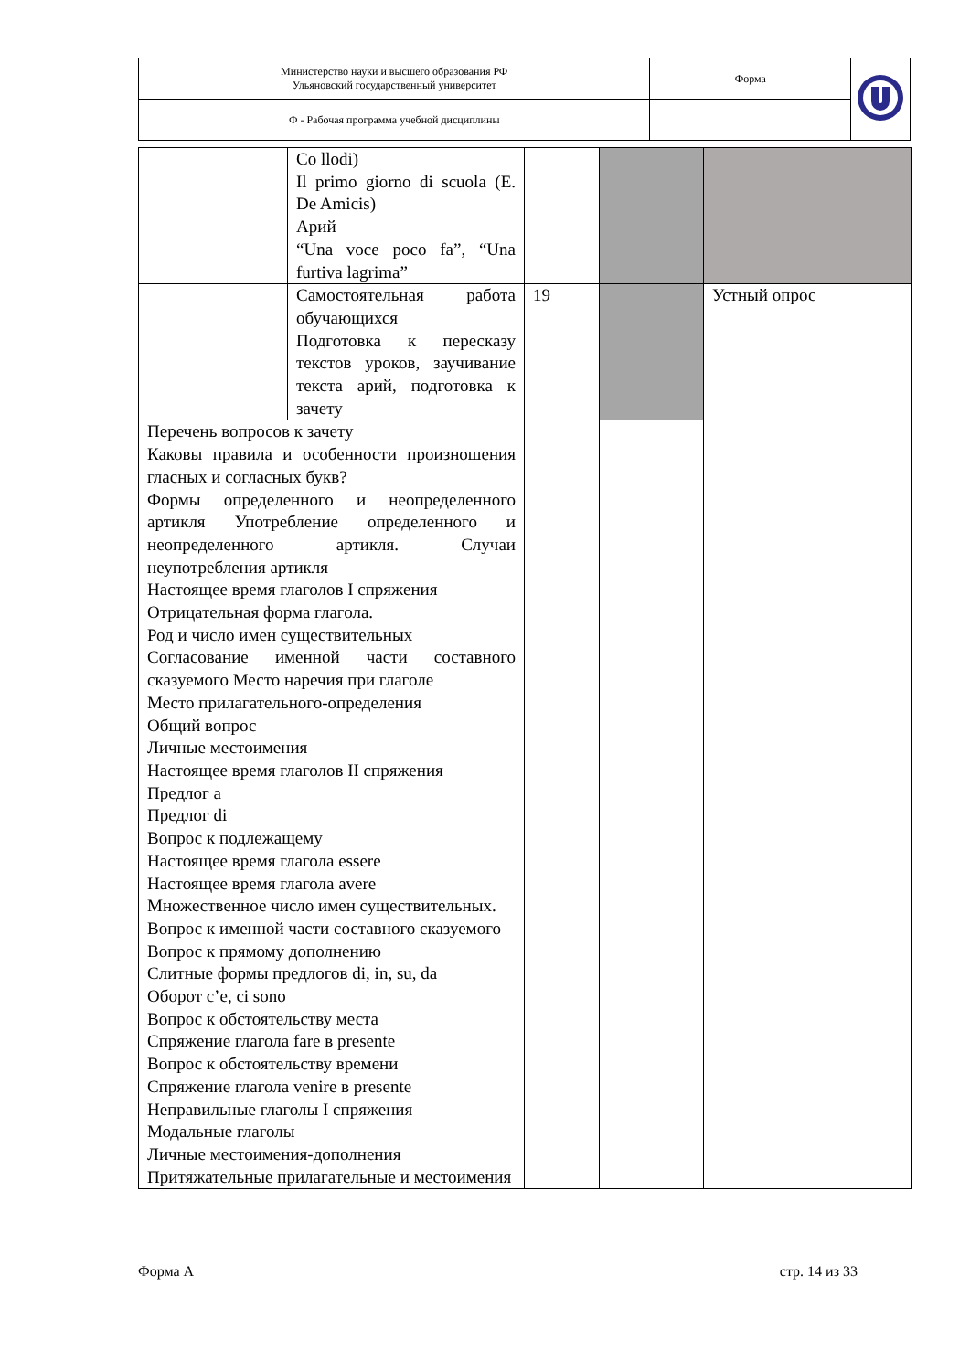| Министерство науки и высшего образования РФ Ульяновский государственный университет | Форма | |
| Ф - Рабочая программа учебной дисциплины | | |
| | Co llodi) Il primo giorno di scuola (E. De Amicis) Арий “Una voce poco fa”, “Una furtiva lagrima” | | | |
| | Самостоятельная работа обучающихся Подготовка к пересказу текстов уроков, заучивание текста арий, подготовка к зачету | 19 | | Устный опрос |
| Перечень вопросов к зачету Каковы правила и особенности произношения гласных и согласных букв? Формы определенного и неопределенного артикля Употребление определенного и неопределенного артикля. Случаи неупотребления артикля Настоящее время глаголов I спряжения Отрицательная форма глагола. Род и число имен существительных Согласование именной части составного сказуемого Место наречия при глаголе Место прилагательного-определения Общий вопрос Личные местоимения Настоящее время глаголов II спряжения Предлог a Предлог di Вопрос к подлежащему Настоящее время глагола essere Настоящее время глагола avere Множественное число имен существительных. Вопрос к именной части составного сказуемого Вопрос к прямому дополнению Слитные формы предлогов di, in, su, da Оборот c’e, ci sono Вопрос к обстоятельству места Спряжение глагола fare в presente Вопрос к обстоятельству времени Спряжение глагола venire в presente Неправильные глаголы I спряжения Модальные глаголы Личные местоимения-дополнения Притяжательные прилагательные и местоимения | | | | |
Форма А стр. 14 из 33